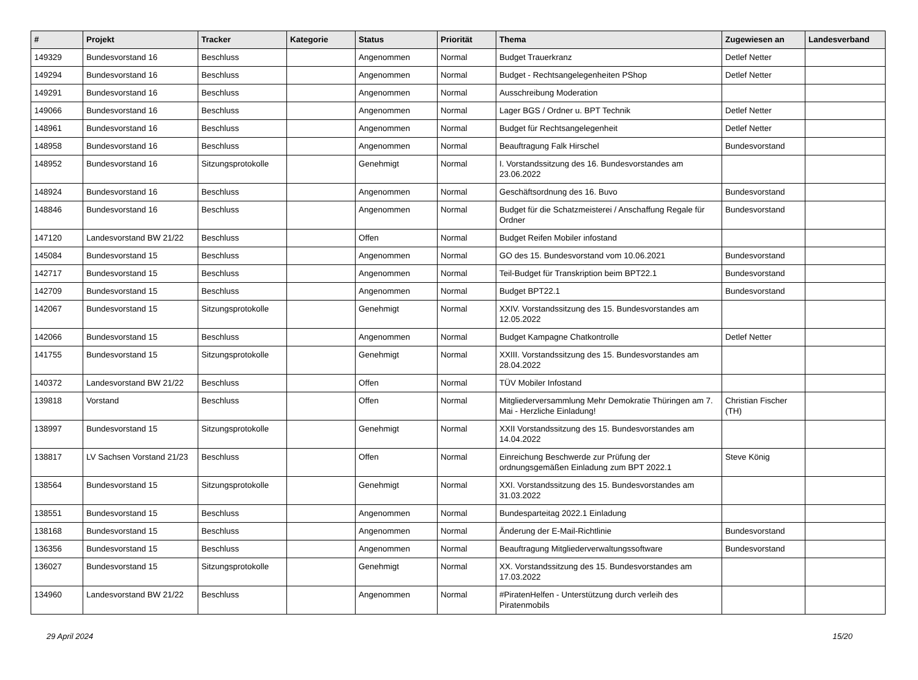| # | Projekt | Tracker | Kategorie | Status | Priorität | Thema | Zugewiesen an | Landesverband |
| --- | --- | --- | --- | --- | --- | --- | --- | --- |
| 149329 | Bundesvorstand 16 | Beschluss | | Angenommen | Normal | Budget Trauerkranz | Detlef Netter | |
| 149294 | Bundesvorstand 16 | Beschluss | | Angenommen | Normal | Budget - Rechtsangelegenheiten PShop | Detlef Netter | |
| 149291 | Bundesvorstand 16 | Beschluss | | Angenommen | Normal | Ausschreibung Moderation | | |
| 149066 | Bundesvorstand 16 | Beschluss | | Angenommen | Normal | Lager BGS / Ordner u. BPT Technik | Detlef Netter | |
| 148961 | Bundesvorstand 16 | Beschluss | | Angenommen | Normal | Budget für Rechtsangelegenheit | Detlef Netter | |
| 148958 | Bundesvorstand 16 | Beschluss | | Angenommen | Normal | Beauftragung Falk Hirschel | Bundesvorstand | |
| 148952 | Bundesvorstand 16 | Sitzungsprotokolle | | Genehmigt | Normal | I. Vorstandssitzung des 16. Bundesvorstandes am 23.06.2022 | | |
| 148924 | Bundesvorstand 16 | Beschluss | | Angenommen | Normal | Geschäftsordnung des 16. Buvo | Bundesvorstand | |
| 148846 | Bundesvorstand 16 | Beschluss | | Angenommen | Normal | Budget für die Schatzmeisterei / Anschaffung Regale für Ordner | Bundesvorstand | |
| 147120 | Landesvorstand BW 21/22 | Beschluss | | Offen | Normal | Budget Reifen Mobiler infostand | | |
| 145084 | Bundesvorstand 15 | Beschluss | | Angenommen | Normal | GO des 15. Bundesvorstand vom 10.06.2021 | Bundesvorstand | |
| 142717 | Bundesvorstand 15 | Beschluss | | Angenommen | Normal | Teil-Budget für Transkription beim BPT22.1 | Bundesvorstand | |
| 142709 | Bundesvorstand 15 | Beschluss | | Angenommen | Normal | Budget BPT22.1 | Bundesvorstand | |
| 142067 | Bundesvorstand 15 | Sitzungsprotokolle | | Genehmigt | Normal | XXIV. Vorstandssitzung des 15. Bundesvorstandes am 12.05.2022 | | |
| 142066 | Bundesvorstand 15 | Beschluss | | Angenommen | Normal | Budget Kampagne Chatkontrolle | Detlef Netter | |
| 141755 | Bundesvorstand 15 | Sitzungsprotokolle | | Genehmigt | Normal | XXIII. Vorstandssitzung des 15. Bundesvorstandes am 28.04.2022 | | |
| 140372 | Landesvorstand BW 21/22 | Beschluss | | Offen | Normal | TÜV Mobiler Infostand | | |
| 139818 | Vorstand | Beschluss | | Offen | Normal | Mitgliederversammlung Mehr Demokratie Thüringen am 7. Mai - Herzliche Einladung! | Christian Fischer (TH) | |
| 138997 | Bundesvorstand 15 | Sitzungsprotokolle | | Genehmigt | Normal | XXII Vorstandssitzung des 15. Bundesvorstandes am 14.04.2022 | | |
| 138817 | LV Sachsen Vorstand 21/23 | Beschluss | | Offen | Normal | Einreichung Beschwerde zur Prüfung der ordnungsgemäßen Einladung zum BPT 2022.1 | Steve König | |
| 138564 | Bundesvorstand 15 | Sitzungsprotokolle | | Genehmigt | Normal | XXI. Vorstandssitzung des 15. Bundesvorstandes am 31.03.2022 | | |
| 138551 | Bundesvorstand 15 | Beschluss | | Angenommen | Normal | Bundesparteitag 2022.1 Einladung | | |
| 138168 | Bundesvorstand 15 | Beschluss | | Angenommen | Normal | Änderung der E-Mail-Richtlinie | Bundesvorstand | |
| 136356 | Bundesvorstand 15 | Beschluss | | Angenommen | Normal | Beauftragung Mitgliederverwaltungssoftware | Bundesvorstand | |
| 136027 | Bundesvorstand 15 | Sitzungsprotokolle | | Genehmigt | Normal | XX. Vorstandssitzung des 15. Bundesvorstandes am 17.03.2022 | | |
| 134960 | Landesvorstand BW 21/22 | Beschluss | | Angenommen | Normal | #PiratenHelfen - Unterstützung durch verleih des Piratenmobils | | |
29 April 2024 15/20